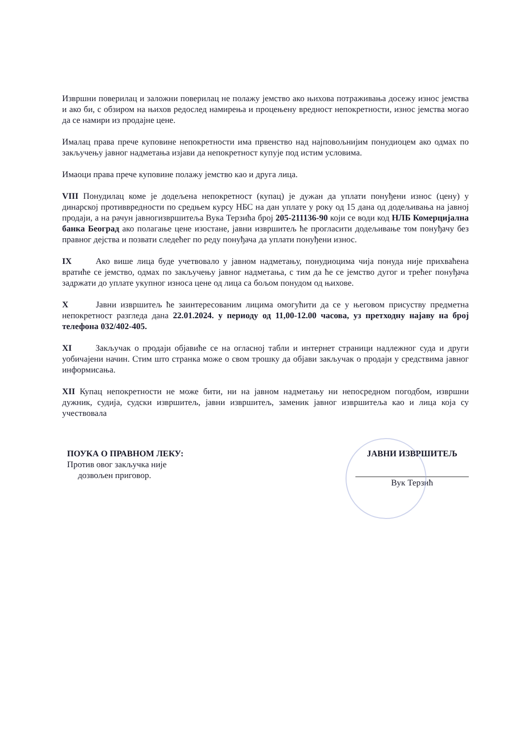Извршни поверилац и заложни поверилац не полажу јемство ако њихова потраживања досежу износ јемства и ако би, с обзиром на њихов редослед намирења и процењену вредност непокретности, износ јемства могао да се намири из продајне цене.
Ималац права прече куповине непокретности има првенство над најповољнијим понудиоцем ако одмах по закључењу јавног надметања изјави да непокретност купује под истим условима.
Имаоци права прече куповине полажу јемство као и друга лица.
VIII Понудилац коме је додељена непокретност (купац) је дужан да уплати понуђени износ (цену) у динарској противвредности по средњем курсу НБС на дан уплате у року од 15 дана од додељивања на јавној продаји, а на рачун јавногизвршитеља Вука Терзића број 205-211136-90 који се води код НЛБ Комерцијална банка Београд ако полагање цене изостане, јавни извршитељ ће прогласити додељивање том понуђачу без правног дејства и позвати следећег по реду понуђача да уплати понуђени износ.
IX Ако више лица буде учетвовало у јавном надметању, понудиоцима чија понуда није прихваћена вратиће се јемство, одмах по закључењу јавног надметања, с тим да ће се јемство дугог и трећег понуђача задржати до уплате укупног износа цене од лица са бољом понудом од њихове.
X Јавни извршитељ ће заинтересованим лицима омогућити да се у његовом присуству предметна непокретност разгледа дана 22.01.2024. у периоду од 11,00-12.00 часова, уз претходну најаву на број телефона 032/402-405.
XI Закључак о продаји објавиће се на огласној табли и интернет страници надлежног суда и други уобичајени начин. Стим што странка може о свом трошку да објави закључак о продаји у средствима јавног информисања.
XII Купац непокретности не може бити, ни на јавном надметању ни непосредном погодбом, извршни дужник, судија, судски извршитељ, јавни извршитељ, заменик јавног извршитеља као и лица која су учествовала
ПОУКА О ПРАВНОМ ЛЕКУ:
Против овог закључка није
дозвољен приговор.
ЈАВНИ ИЗВРШИТЕЉ
Вук Терзић